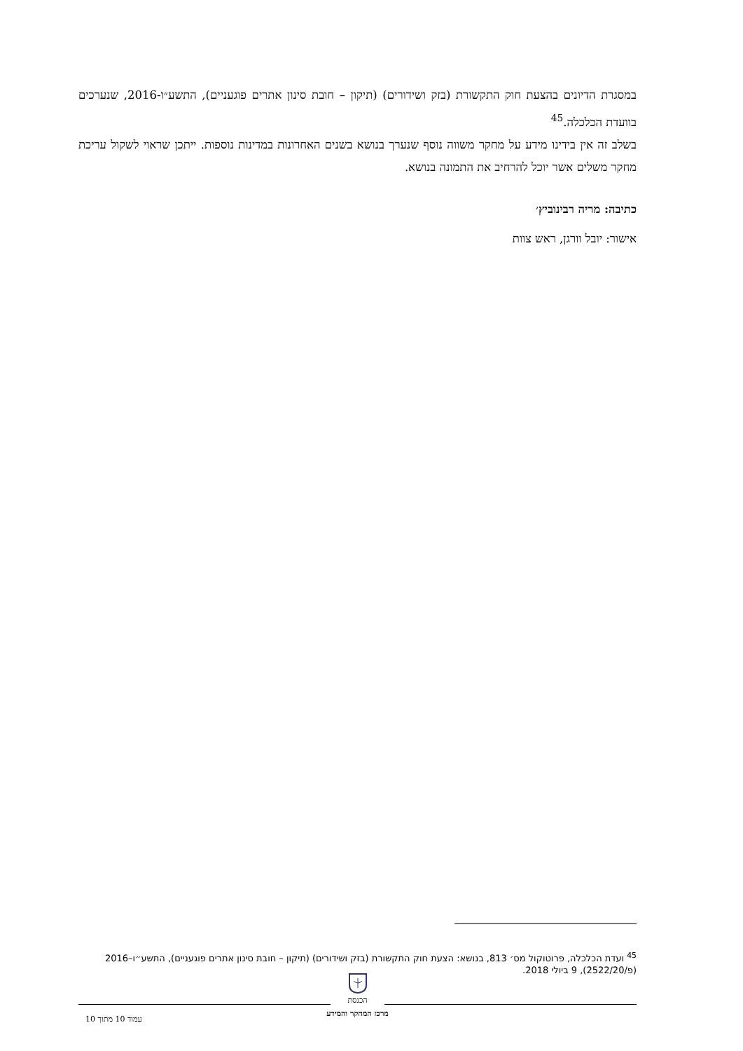במסגרת הדיונים בהצעת חוק התקשורת (בזק ושידורים) (תיקון – חובת סינון אתרים פוגעניים), התשע״ו-2016, שנערכים בוועדת הכלכלה.<sup>45</sup>
בשלב זה אין בידינו מידע על מחקר משווה נוסף שנערך בנושא בשנים האחרונות במדינות נוספות. ייתכן שראוי לשקול עריכת מחקר משלים אשר יוכל להרחיב את התמונה בנושא.
כתיבה: מריה רבינוביץ׳
אישור: יובל וורגן, ראש צוות
<sup>45</sup> ועדת הכלכלה, פרוטוקול מס׳ 813, בנושא: הצעת חוק התקשורת (בזק ושידורים) (תיקון – חובת סינון אתרים פוגעניים), התשע״ו–2016 (פ/2522/20), 9 ביולי 2018.
הכנסת
מרכז המחקר והמידע
עמוד 10 מתוך 10